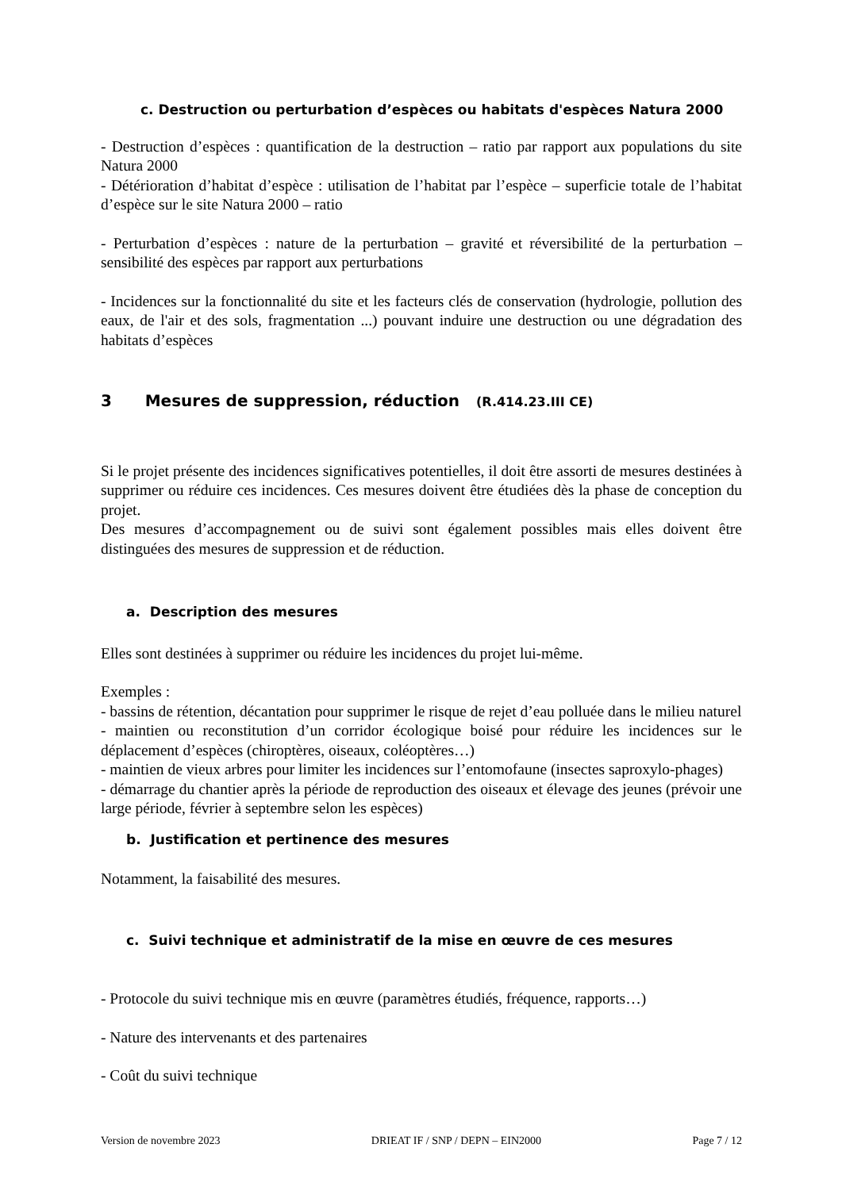c. Destruction ou perturbation d’espèces ou habitats d'espèces Natura 2000
- Destruction d’espèces : quantification de la destruction – ratio par rapport aux populations du site Natura 2000
- Détérioration d’habitat d’espèce : utilisation de l’habitat par l’espèce – superficie totale de l’habitat d’espèce sur le site Natura 2000 – ratio
- Perturbation d’espèces : nature de la perturbation – gravité et réversibilité de la perturbation – sensibilité des espèces par rapport aux perturbations
- Incidences sur la fonctionnalité du site et les facteurs clés de conservation (hydrologie, pollution des eaux, de l'air et des sols, fragmentation ...) pouvant induire une destruction ou une dégradation des habitats d’espèces
3 Mesures de suppression, réduction (R.414.23.III CE)
Si le projet présente des incidences significatives potentielles, il doit être assorti de mesures destinées à supprimer ou réduire ces incidences. Ces mesures doivent être étudiées dès la phase de conception du projet.
Des mesures d’accompagnement ou de suivi sont également possibles mais elles doivent être distinguées des mesures de suppression et de réduction.
a. Description des mesures
Elles sont destinées à supprimer ou réduire les incidences du projet lui-même.
Exemples :
- bassins de rétention, décantation pour supprimer le risque de rejet d’eau polluée dans le milieu naturel
- maintien ou reconstitution d’un corridor écologique boisé pour réduire les incidences sur le déplacement d’espèces (chiroptères, oiseaux, coléoptères…)
- maintien de vieux arbres pour limiter les incidences sur l’entomofaune (insectes saproxylo-phages)
- démarrage du chantier après la période de reproduction des oiseaux et élevage des jeunes (prévoir une large période, février à septembre selon les espèces)
b. Justification et pertinence des mesures
Notamment, la faisabilité des mesures.
c. Suivi technique et administratif de la mise en œuvre de ces mesures
- Protocole du suivi technique mis en œuvre (paramètres étudiés, fréquence, rapports…)
- Nature des intervenants et des partenaires
- Coût du suivi technique
Version de novembre 2023 DRIEAT IF / SNP / DEPN – EIN2000 Page 7 / 12